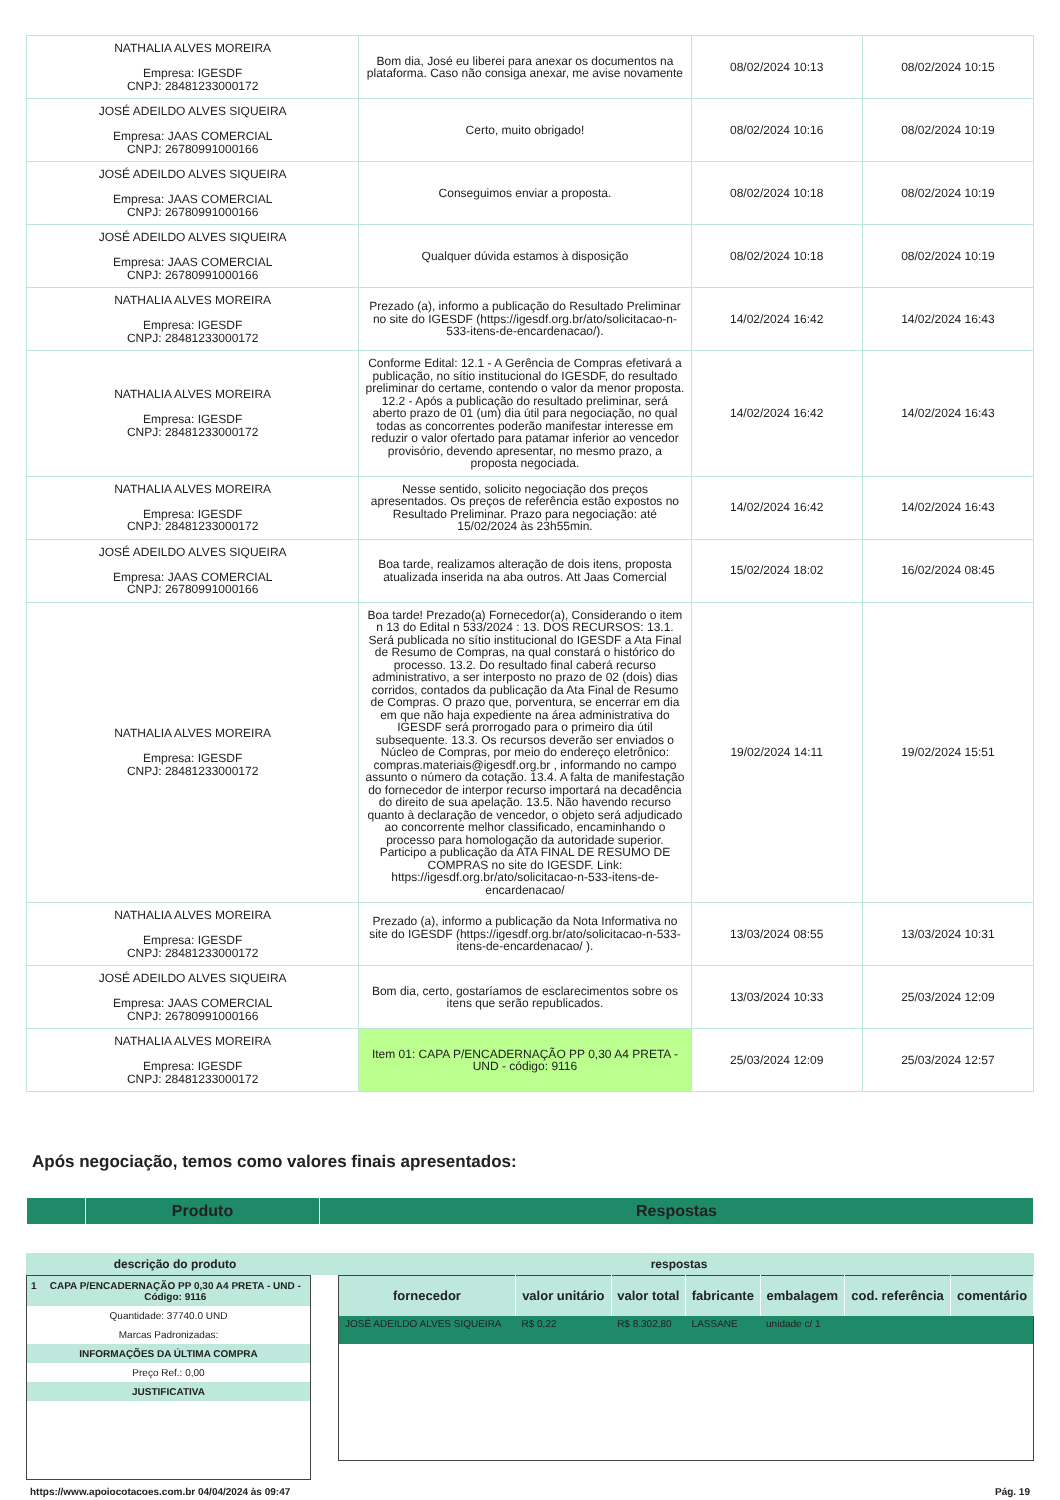| NATHALIA ALVES MOREIRA Empresa: IGESDF CNPJ: 28481233000172 | Bom dia, José eu liberei para anexar os documentos na plataforma. Caso não consiga anexar, me avise novamente | 08/02/2024 10:13 | 08/02/2024 10:15 |
| JOSÉ ADEILDO ALVES SIQUEIRA Empresa: JAAS COMERCIAL CNPJ: 26780991000166 | Certo, muito obrigado! | 08/02/2024 10:16 | 08/02/2024 10:19 |
| JOSÉ ADEILDO ALVES SIQUEIRA Empresa: JAAS COMERCIAL CNPJ: 26780991000166 | Conseguimos enviar a proposta. | 08/02/2024 10:18 | 08/02/2024 10:19 |
| JOSÉ ADEILDO ALVES SIQUEIRA Empresa: JAAS COMERCIAL CNPJ: 26780991000166 | Qualquer dúvida estamos à disposição | 08/02/2024 10:18 | 08/02/2024 10:19 |
| NATHALIA ALVES MOREIRA Empresa: IGESDF CNPJ: 28481233000172 | Prezado (a), informo a publicação do Resultado Preliminar no site do IGESDF (https://igesdf.org.br/ato/solicitacao-n-533-itens-de-encardenacao/). | 14/02/2024 16:42 | 14/02/2024 16:43 |
| NATHALIA ALVES MOREIRA Empresa: IGESDF CNPJ: 28481233000172 | Conforme Edital: 12.1 - A Gerência de Compras efetivará a publicação, no sítio institucional do IGESDF, do resultado preliminar do certame, contendo o valor da menor proposta. 12.2 - Após a publicação do resultado preliminar, será aberto prazo de 01 (um) dia útil para negociação, no qual todas as concorrentes poderão manifestar interesse em reduzir o valor ofertado para patamar inferior ao vencedor provisório, devendo apresentar, no mesmo prazo, a proposta negociada. | 14/02/2024 16:42 | 14/02/2024 16:43 |
| NATHALIA ALVES MOREIRA Empresa: IGESDF CNPJ: 28481233000172 | Nesse sentido, solicito negociação dos preços apresentados. Os preços de referência estão expostos no Resultado Preliminar. Prazo para negociação: até 15/02/2024 às 23h55min. | 14/02/2024 16:42 | 14/02/2024 16:43 |
| JOSÉ ADEILDO ALVES SIQUEIRA Empresa: JAAS COMERCIAL CNPJ: 26780991000166 | Boa tarde, realizamos alteração de dois itens, proposta atualizada inserida na aba outros. Att Jaas Comercial | 15/02/2024 18:02 | 16/02/2024 08:45 |
| NATHALIA ALVES MOREIRA Empresa: IGESDF CNPJ: 28481233000172 | Boa tarde! Prezado(a) Fornecedor(a), Considerando o item n 13 do Edital n 533/2024 : 13. DOS RECURSOS: 13.1. Será publicada no sítio institucional do IGESDF a Ata Final de Resumo de Compras, na qual constará o histórico do processo. 13.2. Do resultado final caberá recurso administrativo, a ser interposto no prazo de 02 (dois) dias corridos, contados da publicação da Ata Final de Resumo de Compras. O prazo que, porventura, se encerrar em dia em que não haja expediente na área administrativa do IGESDF será prorrogado para o primeiro dia útil subsequente. 13.3. Os recursos deverão ser enviados o Núcleo de Compras, por meio do endereço eletrônico: compras.materiais@igesdf.org.br , informando no campo assunto o número da cotação. 13.4. A falta de manifestação do fornecedor de interpor recurso importará na decadência do direito de sua apelação. 13.5. Não havendo recurso quanto à declaração de vencedor, o objeto será adjudicado ao concorrente melhor classificado, encaminhando o processo para homologação da autoridade superior. Participo a publicação da ATA FINAL DE RESUMO DE COMPRAS no site do IGESDF. Link: https://igesdf.org.br/ato/solicitacao-n-533-itens-de-encardenacao/ | 19/02/2024 14:11 | 19/02/2024 15:51 |
| NATHALIA ALVES MOREIRA Empresa: IGESDF CNPJ: 28481233000172 | Prezado (a), informo a publicação da Nota Informativa no site do IGESDF (https://igesdf.org.br/ato/solicitacao-n-533-itens-de-encardenacao/ ). | 13/03/2024 08:55 | 13/03/2024 10:31 |
| JOSÉ ADEILDO ALVES SIQUEIRA Empresa: JAAS COMERCIAL CNPJ: 26780991000166 | Bom dia, certo, gostaríamos de esclarecimentos sobre os itens que serão republicados. | 13/03/2024 10:33 | 25/03/2024 12:09 |
| NATHALIA ALVES MOREIRA Empresa: IGESDF CNPJ: 28481233000172 | Item 01: CAPA P/ENCADERNAÇÃO PP 0,30 A4 PRETA - UND - código: 9116 | 25/03/2024 12:09 | 25/03/2024 12:57 |
Após negociação, temos como valores finais apresentados:
| | Produto | Respostas |
| descrição do produto | respostas |
| / 1 / CAPA P/ENCADERNAÇÃO PP 0,30 A4 PRETA - UND - Código: 9116 / / Quantidade: 37740.0 UND / / / Marcas Padronizadas: / / / INFORMAÇÕES DA ÚLTIMA COMPRA / / / Preço Ref.: 0,00 / / / JUSTIFICATIVA / / | / fornecedor / valor unitário / valor total / fabricante / embalagem / cod. referência / comentário / / --- / --- / --- / --- / --- / --- / --- / / JOSÉ ADEILDO ALVES SIQUEIRA / R$ 0,22 / R$ 8.302,80 / LASSANE / unidade c/ 1 / / / |
https://www.apoiocotacoes.com.br 04/04/2024 às 09:47 Pág. 19